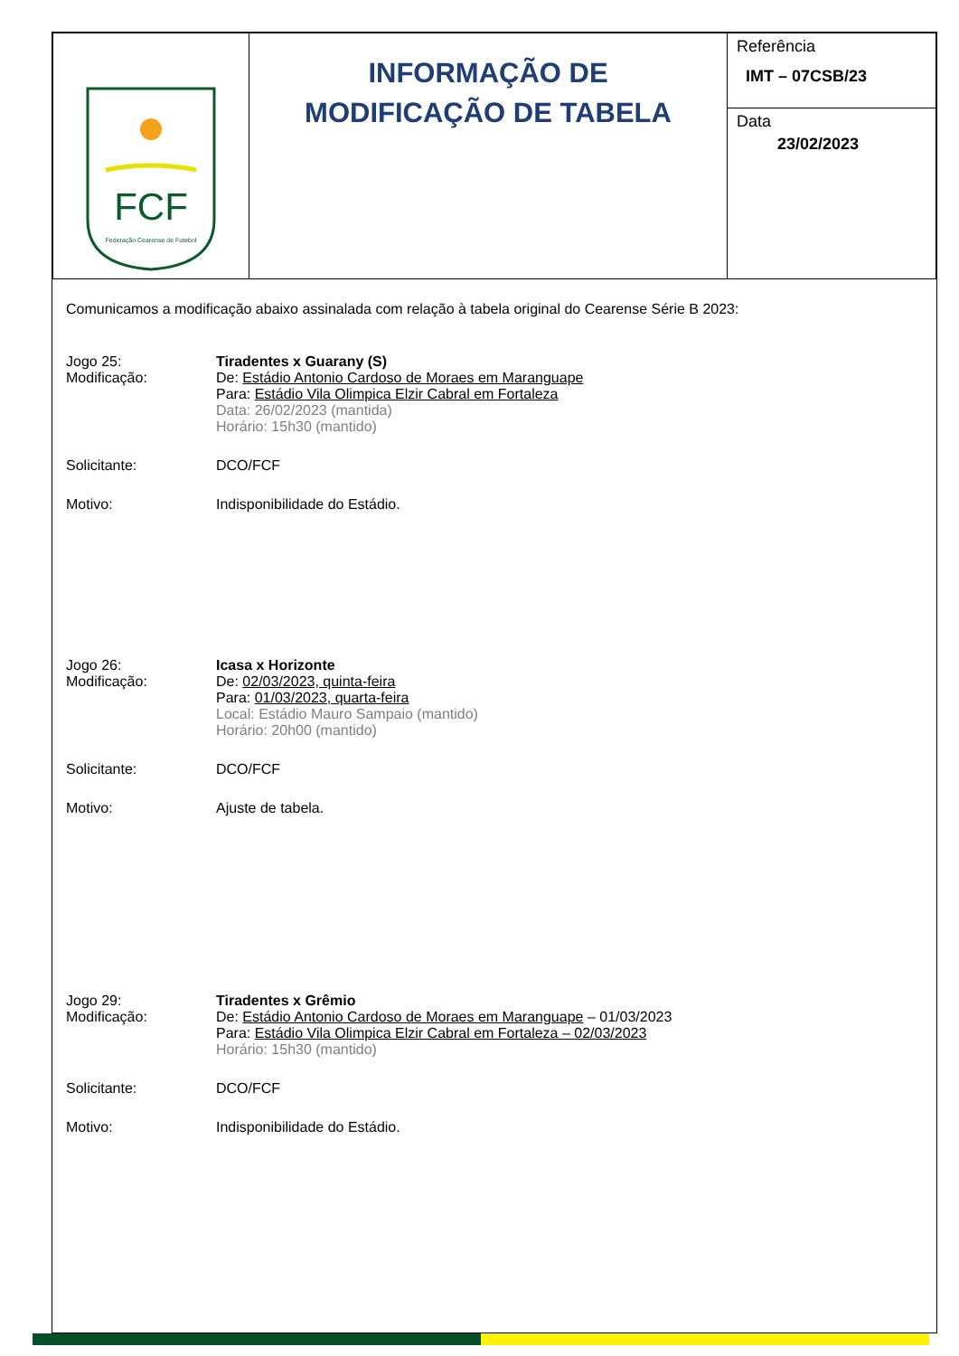| FCF Federação Cearense de Futebol | INFORMAÇÃO DE MODIFICAÇÃO DE TABELA | Referência IMT – 07CSB/23 |
| | | Data 23/02/2023 |
Comunicamos a modificação abaixo assinalada com relação à tabela original do Cearense Série B 2023:
Jogo 25: Tiradentes x Guarany (S)
Modificação: De: Estádio Antonio Cardoso de Moraes em Maranguape
Para: Estádio Vila Olimpica Elzir Cabral em Fortaleza
Data: 26/02/2023 (mantida)
Horário: 15h30 (mantido)
Solicitante: DCO/FCF
Motivo: Indisponibilidade do Estádio.
Jogo 26: Icasa x Horizonte
Modificação: De: 02/03/2023, quinta-feira
Para: 01/03/2023, quarta-feira
Local: Estádio Mauro Sampaio (mantido)
Horário: 20h00 (mantido)
Solicitante: DCO/FCF
Motivo: Ajuste de tabela.
Jogo 29: Tiradentes x Grêmio
Modificação: De: Estádio Antonio Cardoso de Moraes em Maranguape – 01/03/2023
Para: Estádio Vila Olimpica Elzir Cabral em Fortaleza – 02/03/2023
Horário: 15h30 (mantido)
Solicitante: DCO/FCF
Motivo: Indisponibilidade do Estádio.